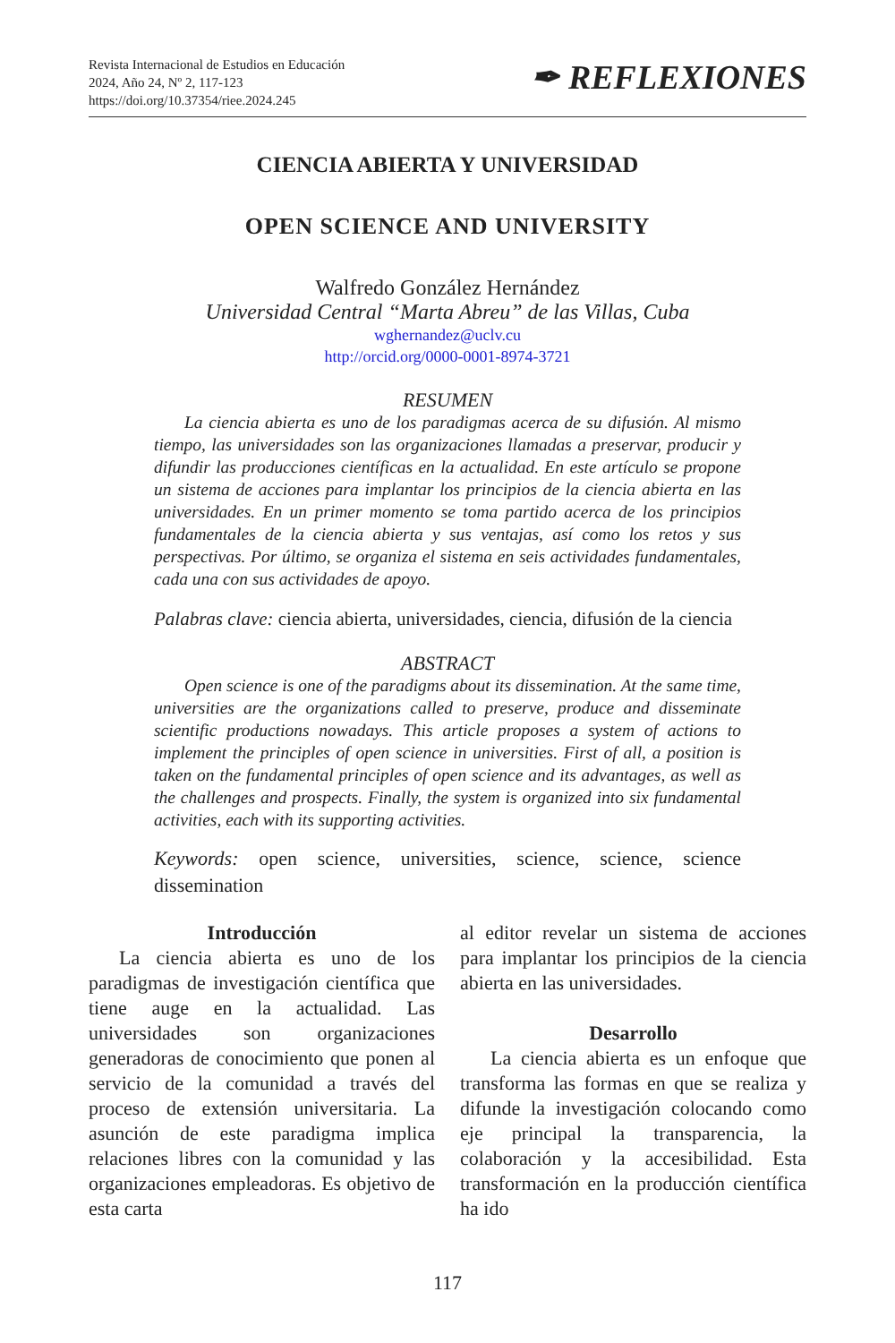Revista Internacional de Estudios en Educación
2024, Año 24, Nº 2, 117-123
https://doi.org/10.37354/riee.2024.245
✒ REFLEXIONES
CIENCIA ABIERTA Y UNIVERSIDAD
OPEN SCIENCE AND UNIVERSITY
Walfredo González Hernández
Universidad Central “Marta Abreu” de las Villas, Cuba
wghernandez@uclv.cu
http://orcid.org/0000-0001-8974-3721
RESUMEN
La ciencia abierta es uno de los paradigmas acerca de su difusión. Al mismo tiempo, las universidades son las organizaciones llamadas a preservar, producir y difundir las producciones científicas en la actualidad. En este artículo se propone un sistema de acciones para implantar los principios de la ciencia abierta en las universidades. En un primer momento se toma partido acerca de los principios fundamentales de la ciencia abierta y sus ventajas, así como los retos y sus perspectivas. Por último, se organiza el sistema en seis actividades fundamentales, cada una con sus actividades de apoyo.
Palabras clave: ciencia abierta, universidades, ciencia, difusión de la ciencia
ABSTRACT
Open science is one of the paradigms about its dissemination. At the same time, universities are the organizations called to preserve, produce and disseminate scientific productions nowadays. This article proposes a system of actions to implement the principles of open science in universities. First of all, a position is taken on the fundamental principles of open science and its advantages, as well as the challenges and prospects. Finally, the system is organized into six fundamental activities, each with its supporting activities.
Keywords: open science, universities, science, science, science dissemination
Introducción
La ciencia abierta es uno de los paradigmas de investigación científica que tiene auge en la actualidad. Las universidades son organizaciones generadoras de conocimiento que ponen al servicio de la comunidad a través del proceso de extensión universitaria. La asunción de este paradigma implica relaciones libres con la comunidad y las organizaciones empleadoras. Es objetivo de esta carta
al editor revelar un sistema de acciones para implantar los principios de la ciencia abierta en las universidades.
Desarrollo
La ciencia abierta es un enfoque que transforma las formas en que se realiza y difunde la investigación colocando como eje principal la transparencia, la colaboración y la accesibilidad. Esta transformación en la producción científica ha ido
117